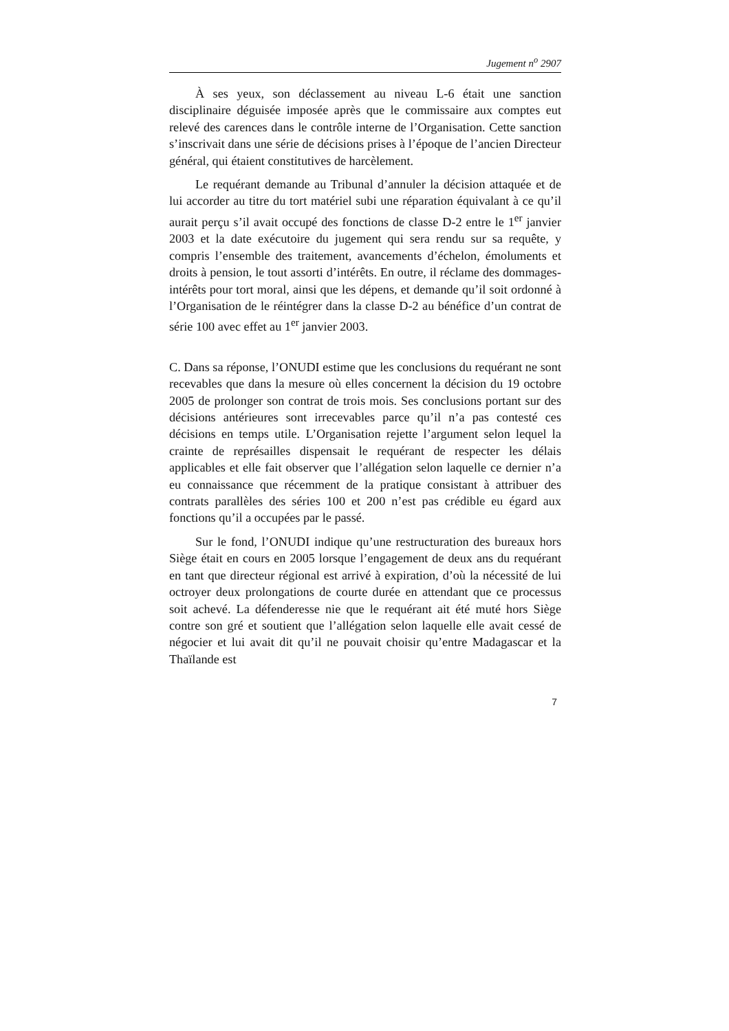Jugement n<sup>o</sup> 2907
À ses yeux, son déclassement au niveau L-6 était une sanction disciplinaire déguisée imposée après que le commissaire aux comptes eut relevé des carences dans le contrôle interne de l’Organisation. Cette sanction s’inscrivait dans une série de décisions prises à l’époque de l’ancien Directeur général, qui étaient constitutives de harcèlement.
Le requérant demande au Tribunal d’annuler la décision attaquée et de lui accorder au titre du tort matériel subi une réparation équivalant à ce qu’il aurait perçu s’il avait occupé des fonctions de classe D-2 entre le 1<sup>er</sup> janvier 2003 et la date exécutoire du jugement qui sera rendu sur sa requête, y compris l’ensemble des traitement, avancements d’échelon, émoluments et droits à pension, le tout assorti d’intérêts. En outre, il réclame des dommages-intérêts pour tort moral, ainsi que les dépens, et demande qu’il soit ordonné à l’Organisation de le réintégrer dans la classe D-2 au bénéfice d’un contrat de série 100 avec effet au 1<sup>er</sup> janvier 2003.
C. Dans sa réponse, l’ONUDI estime que les conclusions du requérant ne sont recevables que dans la mesure où elles concernent la décision du 19 octobre 2005 de prolonger son contrat de trois mois. Ses conclusions portant sur des décisions antérieures sont irrecevables parce qu’il n’a pas contesté ces décisions en temps utile. L’Organisation rejette l’argument selon lequel la crainte de représailles dispensait le requérant de respecter les délais applicables et elle fait observer que l’allégation selon laquelle ce dernier n’a eu connaissance que récemment de la pratique consistant à attribuer des contrats parallèles des séries 100 et 200 n’est pas crédible eu égard aux fonctions qu’il a occupées par le passé.
Sur le fond, l’ONUDI indique qu’une restructuration des bureaux hors Siège était en cours en 2005 lorsque l’engagement de deux ans du requérant en tant que directeur régional est arrivé à expiration, d’où la nécessité de lui octroyer deux prolongations de courte durée en attendant que ce processus soit achevé. La défenderesse nie que le requérant ait été muté hors Siège contre son gré et soutient que l’allégation selon laquelle elle avait cessé de négocier et lui avait dit qu’il ne pouvait choisir qu’entre Madagascar et la Thaïlande est
7